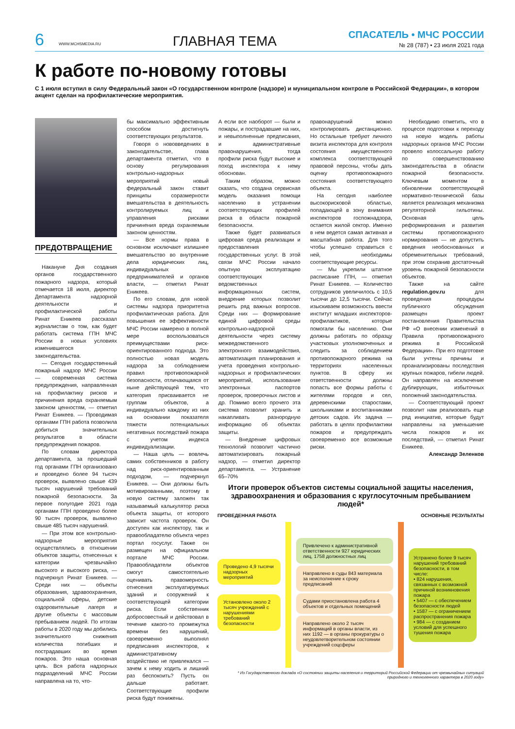6 WWW.MCHSMEDIA.RU
ГЛАВНАЯ ТЕМА
СПАСАТЕЛЬ • МЧС РОССИИ
№ 28 (787) • 23 июля 2021 года
К работе по-новому готовы
С 1 июля вступил в силу Федеральный закон «О государственном контроле (надзоре) и муниципальном контроле в Российской Федерации», в котором акцент сделан на профилактические мероприятия.
ПРЕДОТВРАЩЕНИЕ
Накануне Дня создания органов государственного пожарного надзора, который отмечается 18 июля, директор Департамента надзорной деятельности и профилактической работы Ринат Еникеев рассказал журналистам о том, как будет работать система ГПН МЧС России в новых условиях изменившегося законодательства.
— Сегодня государственный пожарный надзор МЧС России — современная система предупреждения, направленная на профилактику рисков и причинения вреда охраняемым законом ценностям, — отметил Ринат Еникеев. — Проводимая органами ГПН работа позволила добиться значительных результатов в области предупреждения пожаров.
По словам директора департамента, за прошедший год органами ГПН организовано и проведено более 94 тысяч проверок, выявлено свыше 439 тысяч нарушений требований пожарной безопасности. За первое полугодие 2021 года органами ГПН проведено более 90 тысяч проверок, выявлено свыше 485 тысяч нарушений.
— При этом все контрольно-надзорные мероприятия осуществлялись в отношении объектов защиты, отнесенных к категории чрезвычайно высокого и высокого риска, — подчеркнул Ринат Еникеев. — Среди них — объекты образования, здравоохранения, социальной сферы, детские оздоровительные лагеря и другие объекты с массовым пребыванием людей. По итогам работы в 2020 году мы добились значительного снижения количества погибших и пострадавших во время пожаров. Это наша основная цель. Вся работа надзорных подразделений МЧС России направлена на то, что-
бы максимально эффективным способом достигнуть соответствующих результатов.
Говоря о нововведениях в законодательстве, глава департамента отметил, что в основу регулирования контрольно-надзорных мероприятий новый федеральный закон ставит принципы соразмерности вмешательства в деятельность контролируемых лиц и управления рисками причинения вреда охраняемым законом ценностям.
— Все нормы права в основном исключают излишнее вмешательство во внутренние дела юридических лиц, индивидуальных предпринимателей и органов власти, — отметил Ринат Еникеев.
По его словам, для новой системы надзора приоритетна профилактическая работа. Для повышения ее эффективности МЧС России намерено в полной мере воспользоваться преимуществами риск-ориентированного подхода. Это полностью новая модель надзора за соблюдением правил противопожарной безопасности, отличающаяся от ныне действующей тем, что категория присваивается не группам объектов, а индивидуально каждому из них на основании показателя тяжести потенциальных негативных последствий пожара с учетом индекса индивидуализации.
— Наша цель — вовлечь самих собственников в работу над риск-ориентированным подходом, — подчеркнул Еникеев. — Они должны быть мотивированными, поэтому в новую систему заложен так называемый калькулятор риска объекта защиты, от которого зависит частота проверок. Он доступен как инспектору, так и правообладателю объекта через портал госуслуг. Также он размещен на официальном портале МЧС России. Правообладатели объектов смогут самостоятельно оценивать правомерность отнесения эксплуатируемых зданий и сооружений к соответствующей категории риска. Если собственник добросовестный и действовал в течение какого-то промежутка времени без нарушений, своевременно выполнял предписания инспекторов, к административному воздействию не привлекался — зачем к нему ходить и лишний раз беспокоить? Пусть он дальше работает. Соответствующие профили риска будут понижены.
А если все наоборот — были и пожары, и пострадавшие на них, и невыполненные предписания, и административные правонарушения, тогда профили риска будут высокие и поход инспектора к нему обоснован.
Таким образом, можно сказать, что создана сервисная модель оказания помощи населению в устранении соответствующих профилей риска в области пожарной безопасности.
Также будет развиваться цифровая среда реализации и предоставления государственных услуг. В этой связи МЧС России начало опытную эксплуатацию соответствующих ведомственных информационных систем, внедрение которых позволит решить ряд важных вопросов. Среди них — формирование единой цифровой среды контрольно-надзорной деятельности через систему межведомственного электронного взаимодействия, автоматизация планирования и учета проведения контрольно-надзорных и профилактических мероприятий, использование электронных паспортов проверок, проверочных листов и др. Помимо всего прочего эта система позволит хранить и накапливать разнородную информацию об объектах защиты.
— Внедрение цифровых технологий позволит частично автоматизировать пожарный надзор, — отметил директор департамента. — Устранение 65–70%
правонарушений можно контролировать дистанционно. Но остальные требуют личного визита инспектора для контроля состояния имущественного комплекса соответствующей правовой персоны, чтобы дать оценку противопожарного состояния соответствующего объекта.
На сегодня наиболее высокорисковой областью, попадающей в зону внимания инспекторов госпожнадзора, остается жилой сектор. Именно в нем ведется самая активная и масштабная работа. Для того чтобы успешно справиться с ней, необходимы соответствующие ресурсы.
— Мы укрепили штатное расписание ГПН, — отметил Ринат Еникеев. — Количество сотрудников увеличилось с 10,5 тысячи до 12,5 тысячи. Сейчас изыскиваем возможность ввести институт младших инспекторов-профилактиков, которые помогали бы населению. Они должны работать по образцу участковых уполномоченных и следить за соблюдением противопожарного режима на территориях населенных пунктов. В сферу их ответственности должны попасть все формы работы с жителями городов и сел, деревенскими старостами, школьниками и воспитанниками детских садов. Их задача — работать в целях профилактики пожаров и предупреждать своевременно все возможные риски.
Необходимо отметить, что в процессе подготовки к переходу на новую модель работы надзорных органов МЧС России провело колоссальную работу по совершенствованию законодательства в области пожарной безопасности. Ключевым моментом в обновлении соответствующей нормативно-технической базы является реализация механизма регуляторной гильотины. Основная цель реформирования и развития системы противопожарного нормирования — не допустить введения необоснованных и обременительных требований, при этом сохранив достаточный уровень пожарной безопасности объектов.
Также на сайте regulation.gov.ru для проведения процедуры публичного обсуждения размещен проект постановления Правительства РФ «О внесении изменений в Правила противопожарного режима в Российской Федерации». При его подготовке были учтены причины и проанализированы последствия крупных пожаров, гибели людей. Он направлен на исключение дублирующих, избыточных положений законодательства.
— Соответствующий проект позволит нам реализовать еще ряд инициатив, которые будут направлены на уменьшение числа пожаров и их последствий, — отметил Ринат Еникеев.
Александр Зеленков
Итоги проверок объектов системы социальной защиты населения, здравоохранения и образования с круглосуточным пребыванием людей*
ПРОВЕДЕННАЯ РАБОТА ОСНОВНЫЕ РЕЗУЛЬТАТЫ
Проведено 4,9 тысячи надзорных мероприятий
Установлено около 2 тысяч учреждений с нарушениями требований безопасности
Привлечено к административной ответственности 927 юридических лиц, 1758 должностных лиц
Направлено в суды 843 материала за неисполнение к сроку предписаний
Судами приостановлена работа 4 объектов и отдельных помещений
Направлено около 2 тысяч информаций в органы власти, из них 1192 — в органы прокуратуры о неудовлетворительном состоянии учреждений соцсферы
Устранено более 9 тысяч нарушений требований безопасности, в том числе:
• 824 нарушения, связанных с возможной причиной возникновения пожара
• 5407 — с обеспечением безопасности людей
• 1587 — с ограничением распространения пожара
• 984 — с созданием условий для успешного тушения пожара
* Из Государственного доклада «О состоянии защиты населения и территорий Российской Федерации от чрезвычайных ситуаций природного и техногенного характера в 2020 году»